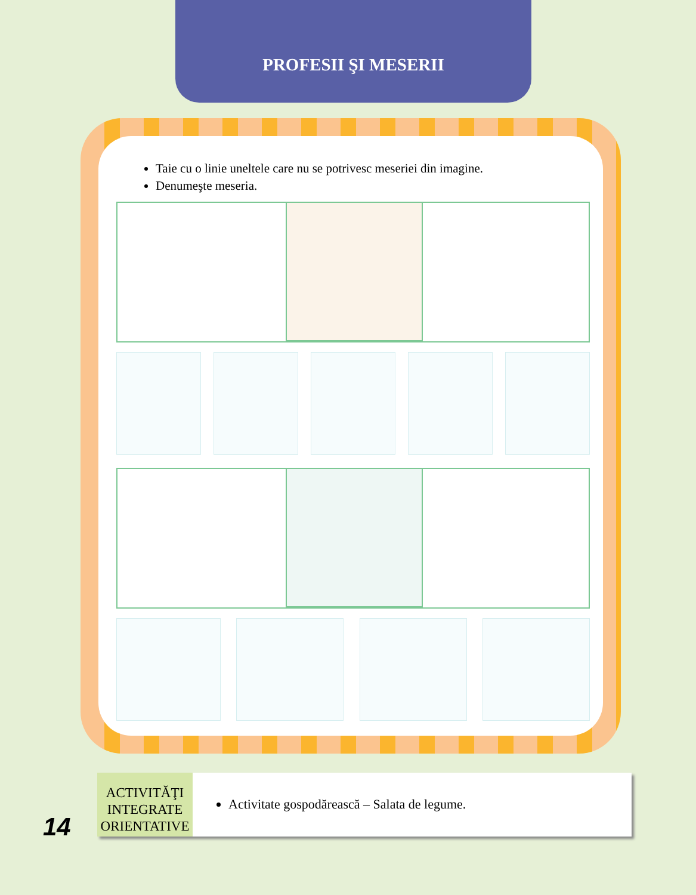PROFESII ŞI MESERII
Taie cu o linie uneltele care nu se potrivesc meseriei din imagine.
Denumeşte meseria.
ACTIVITĂŢI INTEGRATE ORIENTATIVE
Activitate gospodărească – Salata de legume.
14